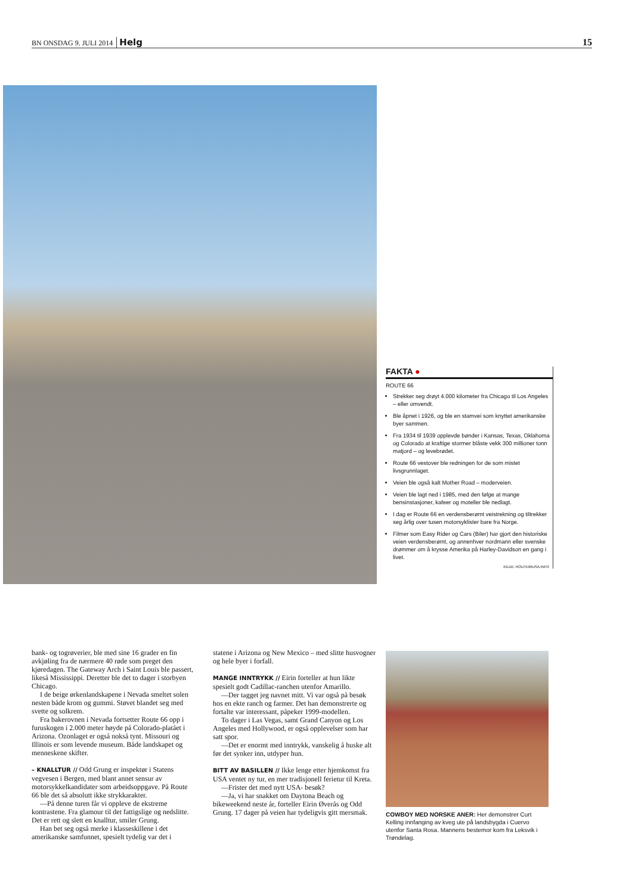BN ONSDAG 9. JULI 2014 Helg 15
FAKTA ●
ROUTE 66
Strekker seg drøyt 4.000 kilometer fra Chicago til Los Angeles – eller omvendt.
Ble åpnet i 1926, og ble en stamvei som knyttet amerikanske byer sammen.
Fra 1934 til 1939 opplevde bønder i Kansas, Texas, Oklahoma og Colorado at kraftige stormer blåste vekk 300 millioner tonn matjord – og levebrødet.
Route 66 vestover ble redningen for de som mistet livsgrunnlaget.
Veien ble også kalt Mother Road – moderveien.
Veien ble lagt ned i 1985, med den følge at mange bensinstasjoner, kafeer og moteller ble nedlagt.
I dag er Route 66 en verdensberømt veistrekning og tiltrekker seg årlig over tusen motorsyklister bare fra Norge.
Filmer som Easy Rider og Cars (Biler) har gjort den historiske veien verdensberømt, og annenhver nordmann eller svenske drømmer om å krysse Amerika på Harley-Davidson en gang i livet.
KILDE: ROUTE66USA.INFO
bank- og togrøverier, ble med sine 16 grader en fin avkjøling fra de nærmere 40 røde som preget den kjøredagen. The Gateway Arch i Saint Louis ble passert, likeså Mississippi. Deretter ble det to dager i storbyen Chicago.
I de beige ørkenlandskapene i Nevada smeltet solen nesten både krom og gummi. Støvet blandet seg med svette og solkrem.
Fra bakerovnen i Nevada fortsetter Route 66 opp i furuskogen i 2.000 meter høyde på Colorado-platået i Arizona. Ozonlaget er også nokså tynt. Missouri og Illinois er som levende museum. Både landskapet og menneskene skifter.
– KNALLTUR // Odd Grung er inspektør i Statens vegvesen i Bergen, med blant annet sensur av motorsykkelkandidater som arbeidsoppgave. På Route 66 ble det så absolutt ikke strykkarakter.
—På denne turen får vi oppleve de ekstreme kontrastene. Fra glamour til det fattigslige og nedslitte. Det er rett og slett en knalltur, smiler Grung.
Han bet seg også merke i klasseskillene i det amerikanske samfunnet, spesielt tydelig var det i
statene i Arizona og New Mexico – med slitte husvogner og hele byer i forfall.
MANGE INNTRYKK // Eirin forteller at hun likte spesielt godt Cadillac-ranchen utenfor Amarillo.
—Der tagget jeg navnet mitt. Vi var også på besøk hos en ekte ranch og farmer. Det han demonstrerte og fortalte var interessant, påpeker 1999-modellen.
To dager i Las Vegas, samt Grand Canyon og Los Angeles med Hollywood, er også opplevelser som har satt spor.
—Det er enormt med inntrykk, vanskelig å huske alt før det synker inn, utdyper hun.
BITT AV BASILLEN // Ikke lenge etter hjemkomst fra USA ventet ny tur, en mer tradisjonell ferietur til Kreta.
—Frister det med nytt USA- besøk?
—Ja, vi har snakket om Daytona Beach og bikeweekend neste år, forteller Eirin Øverås og Odd Grung. 17 dager på veien har tydeligvis gitt mersmak.
COWBOY MED NORSKE ANER: Her demonstrer Curt Kelling innfanging av kveg ute på landsbygda i Cuervo utenfor Santa Rosa. Mannens bestemor kom fra Leksvik i Trøndelag.